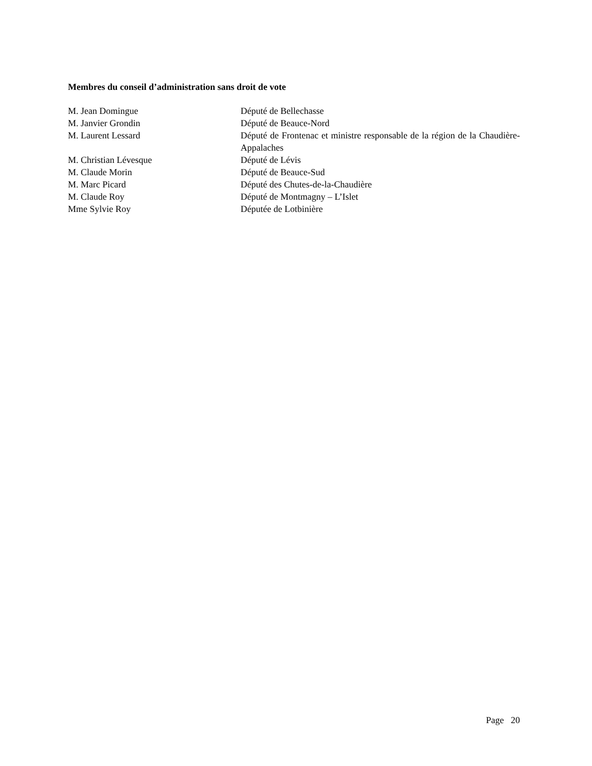Membres du conseil d’administration sans droit de vote
| M. Jean Domingue | Député de Bellechasse |
| M. Janvier Grondin | Député de Beauce-Nord |
| M. Laurent Lessard | Député de Frontenac et ministre responsable de la région de la Chaudière-Appalaches |
| M. Christian Lévesque | Député de Lévis |
| M. Claude Morin | Député de Beauce-Sud |
| M. Marc Picard | Député des Chutes-de-la-Chaudière |
| M. Claude Roy | Député de Montmagny – L’Islet |
| Mme Sylvie Roy | Députée de Lotbinière |
Page 20